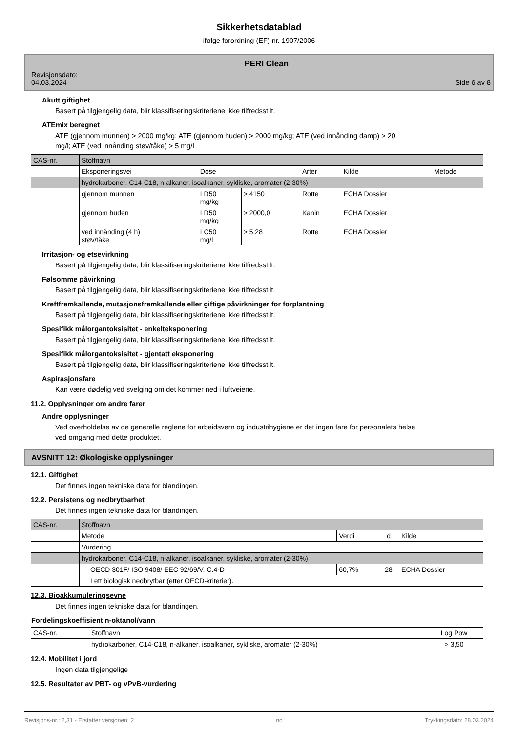Sikkerhetsdatablad
ifølge forordning (EF) nr. 1907/2006
Revisjonsdato:
04.03.2024
PERI Clean
Side 6 av 8
Akutt giftighet
Basert på tilgjengelig data, blir klassifiseringskriteriene ikke tilfredsstilt.
ATEmix beregnet
ATE (gjennom munnen) > 2000 mg/kg; ATE (gjennom huden) > 2000 mg/kg; ATE (ved innånding damp) > 20
mg/l; ATE (ved innånding støv/tåke) > 5 mg/l
| CAS-nr. | Stoffnavn | | | | | |
| | Eksponeringsvei | Dose | | Arter | Kilde | Metode |
| | hydrokarboner, C14-C18, n-alkaner, isoalkaner, sykliske, aromater (2-30%) | | | | | |
| | gjennom munnen | LD50 mg/kg | > 4150 | Rotte | ECHA Dossier | |
| | gjennom huden | LD50 mg/kg | > 2000,0 | Kanin | ECHA Dossier | |
| | ved innånding (4 h) støv/tåke | LC50 mg/l | > 5,28 | Rotte | ECHA Dossier | |
Irritasjon- og etsevirkning
Basert på tilgjengelig data, blir klassifiseringskriteriene ikke tilfredsstilt.
Følsomme påvirkning
Basert på tilgjengelig data, blir klassifiseringskriteriene ikke tilfredsstilt.
Kreftfremkallende, mutasjonsfremkallende eller giftige påvirkninger for forplantning
Basert på tilgjengelig data, blir klassifiseringskriteriene ikke tilfredsstilt.
Spesifikk målorgantoksisitet - enkelteksponering
Basert på tilgjengelig data, blir klassifiseringskriteriene ikke tilfredsstilt.
Spesifikk målorgantoksisitet - gjentatt eksponering
Basert på tilgjengelig data, blir klassifiseringskriteriene ikke tilfredsstilt.
Aspirasjonsfare
Kan være dødelig ved svelging om det kommer ned i luftveiene.
11.2. Opplysninger om andre farer
Andre opplysninger
Ved overholdelse av de generelle reglene for arbeidsvern og industrihygiene er det ingen fare for personalets helse
ved omgang med dette produktet.
AVSNITT 12: Økologiske opplysninger
12.1. Giftighet
Det finnes ingen tekniske data for blandingen.
12.2. Persistens og nedbrytbarhet
Det finnes ingen tekniske data for blandingen.
| CAS-nr. | Stoffnavn | | | |
| | Metode | Verdi | d | Kilde |
| | Vurdering | | | |
| | hydrokarboner, C14-C18, n-alkaner, isoalkaner, sykliske, aromater (2-30%) | | | |
| | OECD 301F/ ISO 9408/ EEC 92/69/V, C.4-D | 60,7% | 28 | ECHA Dossier |
| | Lett biologisk nedbrytbar (etter OECD-kriterier). | | | |
12.3. Bioakkumuleringsevne
Det finnes ingen tekniske data for blandingen.
Fordelingskoeffisient n-oktanol/vann
| CAS-nr. | Stoffnavn | Log Pow |
| | hydrokarboner, C14-C18, n-alkaner, isoalkaner, sykliske, aromater (2-30%) | > 3,50 |
12.4. Mobilitet i jord
Ingen data tilgjengelige
12.5. Resultater av PBT- og vPvB-vurdering
Revisjons-nr.: 2,31 - Erstatter versjonen: 2 no Trykkingsdato: 28.03.2024